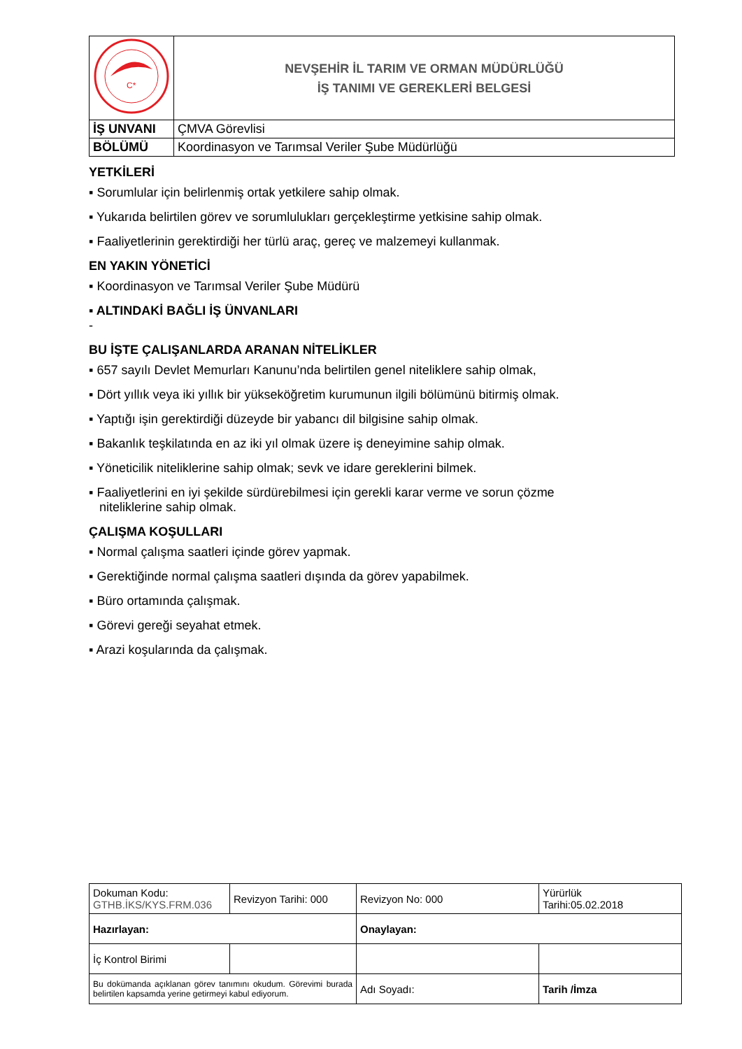| C* | NEVŞEHİR İL TARIM VE ORMAN MÜDÜRLÜĞÜ İŞ TANIMI VE GEREKLERİ BELGESİ |
| İŞ UNVANI | ÇMVA Görevlisi |
| BÖLÜMÜ | Koordinasyon ve Tarımsal Veriler Şube Müdürlüğü |
YETKİLERİ
▪ Sorumlular için belirlenmiş ortak yetkilere sahip olmak.
▪ Yukarıda belirtilen görev ve sorumlulukları gerçekleştirme yetkisine sahip olmak.
▪ Faaliyetlerinin gerektirdiği her türlü araç, gereç ve malzemeyi kullanmak.
EN YAKIN YÖNETİCİ
▪ Koordinasyon ve Tarımsal Veriler Şube Müdürü
▪ ALTINDAKİ BAĞLI İŞ ÜNVANLARI
-
BU İŞTE ÇALIŞANLARDA ARANAN NİTELİKLER
▪ 657 sayılı Devlet Memurları Kanunu’nda belirtilen genel niteliklere sahip olmak,
▪ Dört yıllık veya iki yıllık bir yükseköğretim kurumunun ilgili bölümünü bitirmiş olmak.
▪ Yaptığı işin gerektirdiği düzeyde bir yabancı dil bilgisine sahip olmak.
▪ Bakanlık teşkilatında en az iki yıl olmak üzere iş deneyimine sahip olmak.
▪ Yöneticilik niteliklerine sahip olmak; sevk ve idare gereklerini bilmek.
▪ Faaliyetlerini en iyi şekilde sürdürebilmesi için gerekli karar verme ve sorun çözme
niteliklerine sahip olmak.
ÇALIŞMA KOŞULLARI
▪ Normal çalışma saatleri içinde görev yapmak.
▪ Gerektiğinde normal çalışma saatleri dışında da görev yapabilmek.
▪ Büro ortamında çalışmak.
▪ Görevi gereği seyahat etmek.
▪ Arazi koşularında da çalışmak.
| Dokuman Kodu: GTHB.İKS/KYS.FRM.036 | Revizyon Tarihi: 000 | Revizyon No: 000 | Yürürlük Tarihi:05.02.2018 |
| Hazırlayan: | | Onaylayan: | |
| İç Kontrol Birimi | | | |
| Bu dokümanda açıklanan görev tanımını okudum. Görevimi burada belirtilen kapsamda yerine getirmeyi kabul ediyorum. | | Adı Soyadı: | Tarih /İmza |